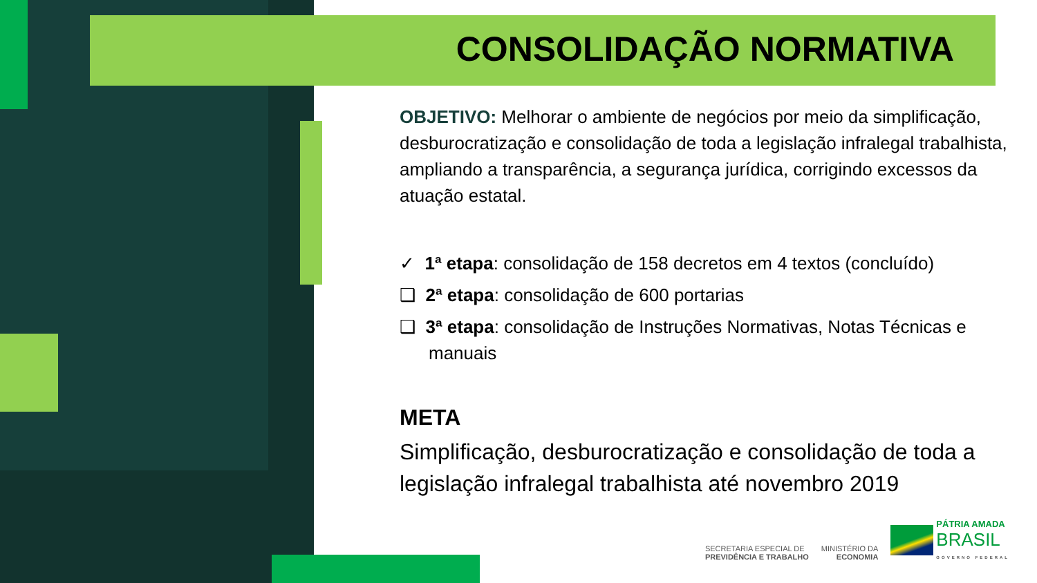CONSOLIDAÇÃO NORMATIVA
OBJETIVO: Melhorar o ambiente de negócios por meio da simplificação, desburocratização e consolidação de toda a legislação infralegal trabalhista, ampliando a transparência, a segurança jurídica, corrigindo excessos da atuação estatal.
✓ 1ª etapa: consolidação de 158 decretos em 4 textos (concluído)
❑ 2ª etapa: consolidação de 600 portarias
❑ 3ª etapa: consolidação de Instruções Normativas, Notas Técnicas e manuais
META
Simplificação, desburocratização e consolidação de toda a legislação infralegal trabalhista até novembro 2019
SECRETARIA ESPECIAL DE
PREVIDÊNCIA E TRABALHO
MINISTÉRIO DA
ECONOMIA
PÁTRIA AMADA
BRASIL
GOVERNO FEDERAL